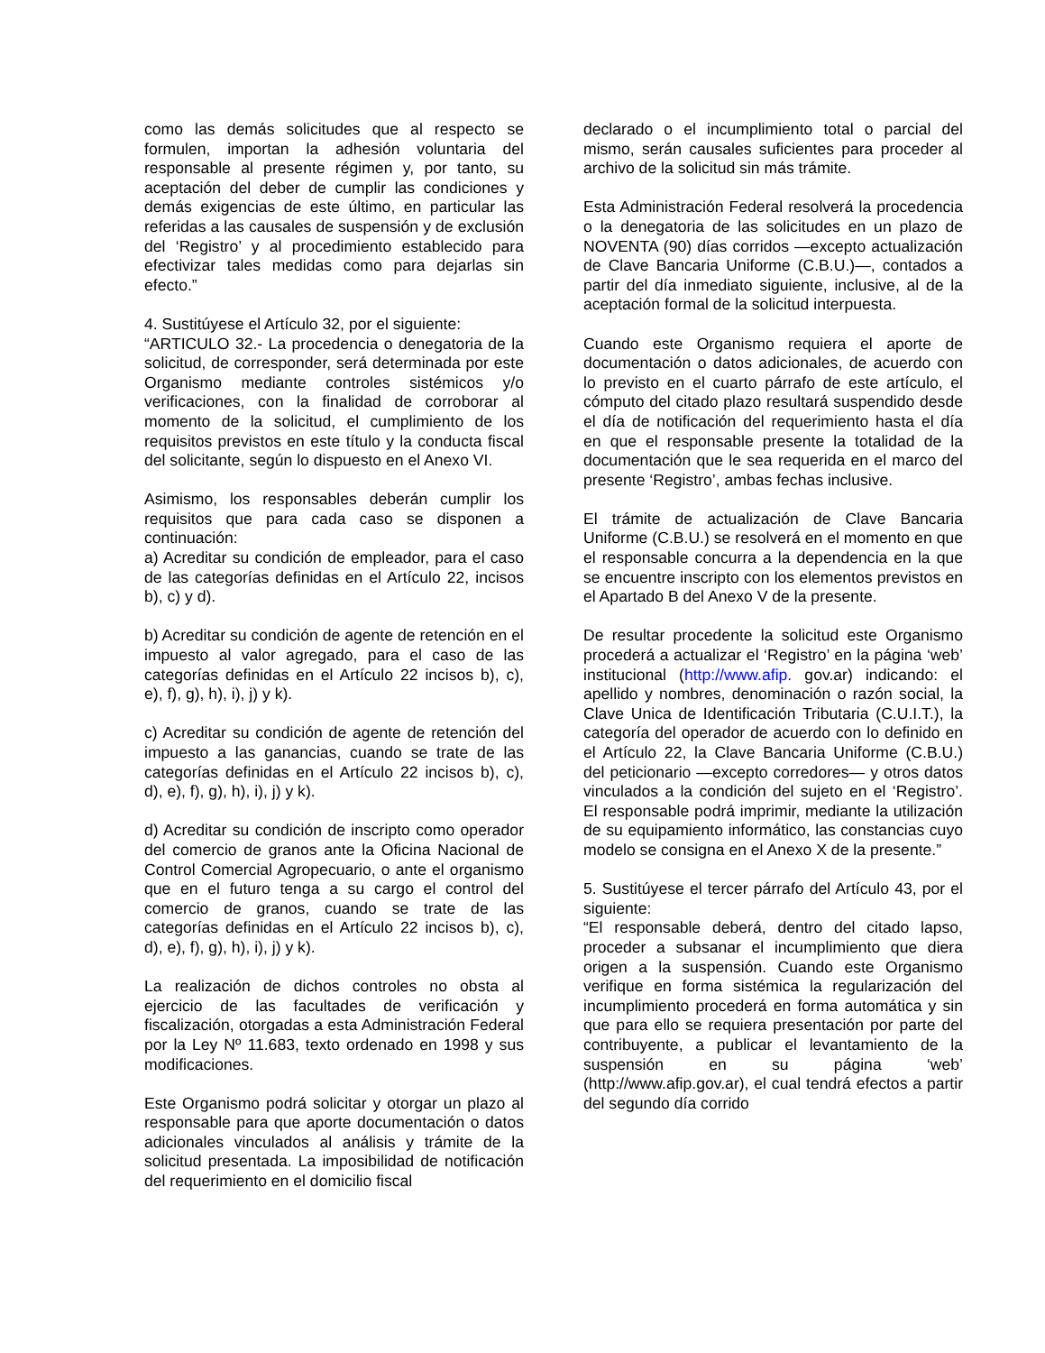como las demás solicitudes que al respecto se formulen, importan la adhesión voluntaria del responsable al presente régimen y, por tanto, su aceptación del deber de cumplir las condiciones y demás exigencias de este último, en particular las referidas a las causales de suspensión y de exclusión del ‘Registro’ y al procedimiento establecido para efectivizar tales medidas como para dejarlas sin efecto.”
4. Sustitúyese el Artículo 32, por el siguiente:
“ARTICULO 32.- La procedencia o denegatoria de la solicitud, de corresponder, será determinada por este Organismo mediante controles sistémicos y/o verificaciones, con la finalidad de corroborar al momento de la solicitud, el cumplimiento de los requisitos previstos en este título y la conducta fiscal del solicitante, según lo dispuesto en el Anexo VI.
Asimismo, los responsables deberán cumplir los requisitos que para cada caso se disponen a continuación:
a) Acreditar su condición de empleador, para el caso de las categorías definidas en el Artículo 22, incisos b), c) y d).
b) Acreditar su condición de agente de retención en el impuesto al valor agregado, para el caso de las categorías definidas en el Artículo 22 incisos b), c), e), f), g), h), i), j) y k).
c) Acreditar su condición de agente de retención del impuesto a las ganancias, cuando se trate de las categorías definidas en el Artículo 22 incisos b), c), d), e), f), g), h), i), j) y k).
d) Acreditar su condición de inscripto como operador del comercio de granos ante la Oficina Nacional de Control Comercial Agropecuario, o ante el organismo que en el futuro tenga a su cargo el control del comercio de granos, cuando se trate de las categorías definidas en el Artículo 22 incisos b), c), d), e), f), g), h), i), j) y k).
La realización de dichos controles no obsta al ejercicio de las facultades de verificación y fiscalización, otorgadas a esta Administración Federal por la Ley Nº 11.683, texto ordenado en 1998 y sus modificaciones.
Este Organismo podrá solicitar y otorgar un plazo al responsable para que aporte documentación o datos adicionales vinculados al análisis y trámite de la solicitud presentada. La imposibilidad de notificación del requerimiento en el domicilio fiscal
declarado o el incumplimiento total o parcial del mismo, serán causales suficientes para proceder al archivo de la solicitud sin más trámite.
Esta Administración Federal resolverá la procedencia o la denegatoria de las solicitudes en un plazo de NOVENTA (90) días corridos —excepto actualización de Clave Bancaria Uniforme (C.B.U.)—, contados a partir del día inmediato siguiente, inclusive, al de la aceptación formal de la solicitud interpuesta.
Cuando este Organismo requiera el aporte de documentación o datos adicionales, de acuerdo con lo previsto en el cuarto párrafo de este artículo, el cómputo del citado plazo resultará suspendido desde el día de notificación del requerimiento hasta el día en que el responsable presente la totalidad de la documentación que le sea requerida en el marco del presente ‘Registro’, ambas fechas inclusive.
El trámite de actualización de Clave Bancaria Uniforme (C.B.U.) se resolverá en el momento en que el responsable concurra a la dependencia en la que se encuentre inscripto con los elementos previstos en el Apartado B del Anexo V de la presente.
De resultar procedente la solicitud este Organismo procederá a actualizar el ‘Registro’ en la página ‘web’ institucional (http://www.afip. gov.ar) indicando: el apellido y nombres, denominación o razón social, la Clave Unica de Identificación Tributaria (C.U.I.T.), la categoría del operador de acuerdo con lo definido en el Artículo 22, la Clave Bancaria Uniforme (C.B.U.) del peticionario —excepto corredores— y otros datos vinculados a la condición del sujeto en el ‘Registro’. El responsable podrá imprimir, mediante la utilización de su equipamiento informático, las constancias cuyo modelo se consigna en el Anexo X de la presente.”
5. Sustitúyese el tercer párrafo del Artículo 43, por el siguiente:
“El responsable deberá, dentro del citado lapso, proceder a subsanar el incumplimiento que diera origen a la suspensión. Cuando este Organismo verifique en forma sistémica la regularización del incumplimiento procederá en forma automática y sin que para ello se requiera presentación por parte del contribuyente, a publicar el levantamiento de la suspensión en su página ‘web’ (http://www.afip.gov.ar), el cual tendrá efectos a partir del segundo día corrido